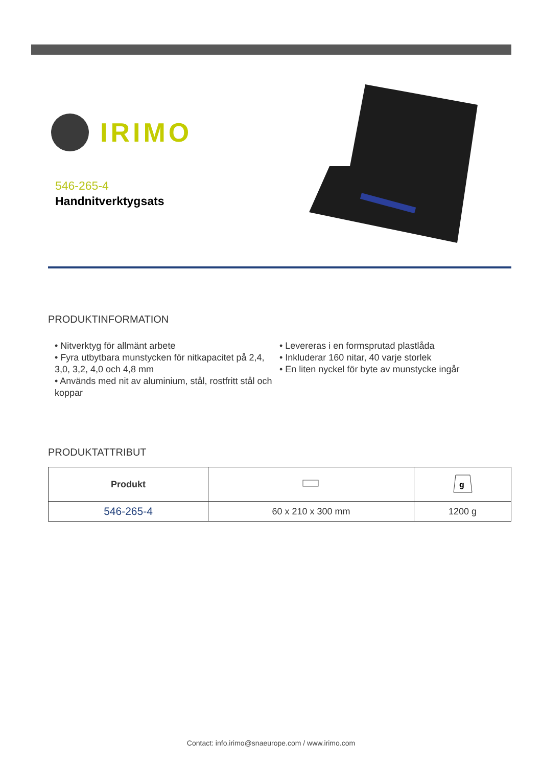IRIMO
546-265-4
Handnitverktygsats
PRODUKTINFORMATION
• Nitverktyg för allmänt arbete
• Fyra utbytbara munstycken för nitkapacitet på 2,4, 3,0, 3,2, 4,0 och 4,8 mm
• Används med nit av aluminium, stål, rostfritt stål och koppar
• Levereras i en formsprutad plastlåda
• Inkluderar 160 nitar, 40 varje storlek
• En liten nyckel för byte av munstycke ingår
PRODUKTATTRIBUT
| Produkt | | g |
| --- | --- | --- |
| 546-265-4 | 60 x 210 x 300 mm | 1200 g |
Contact: info.irimo@snaeurope.com / www.irimo.com